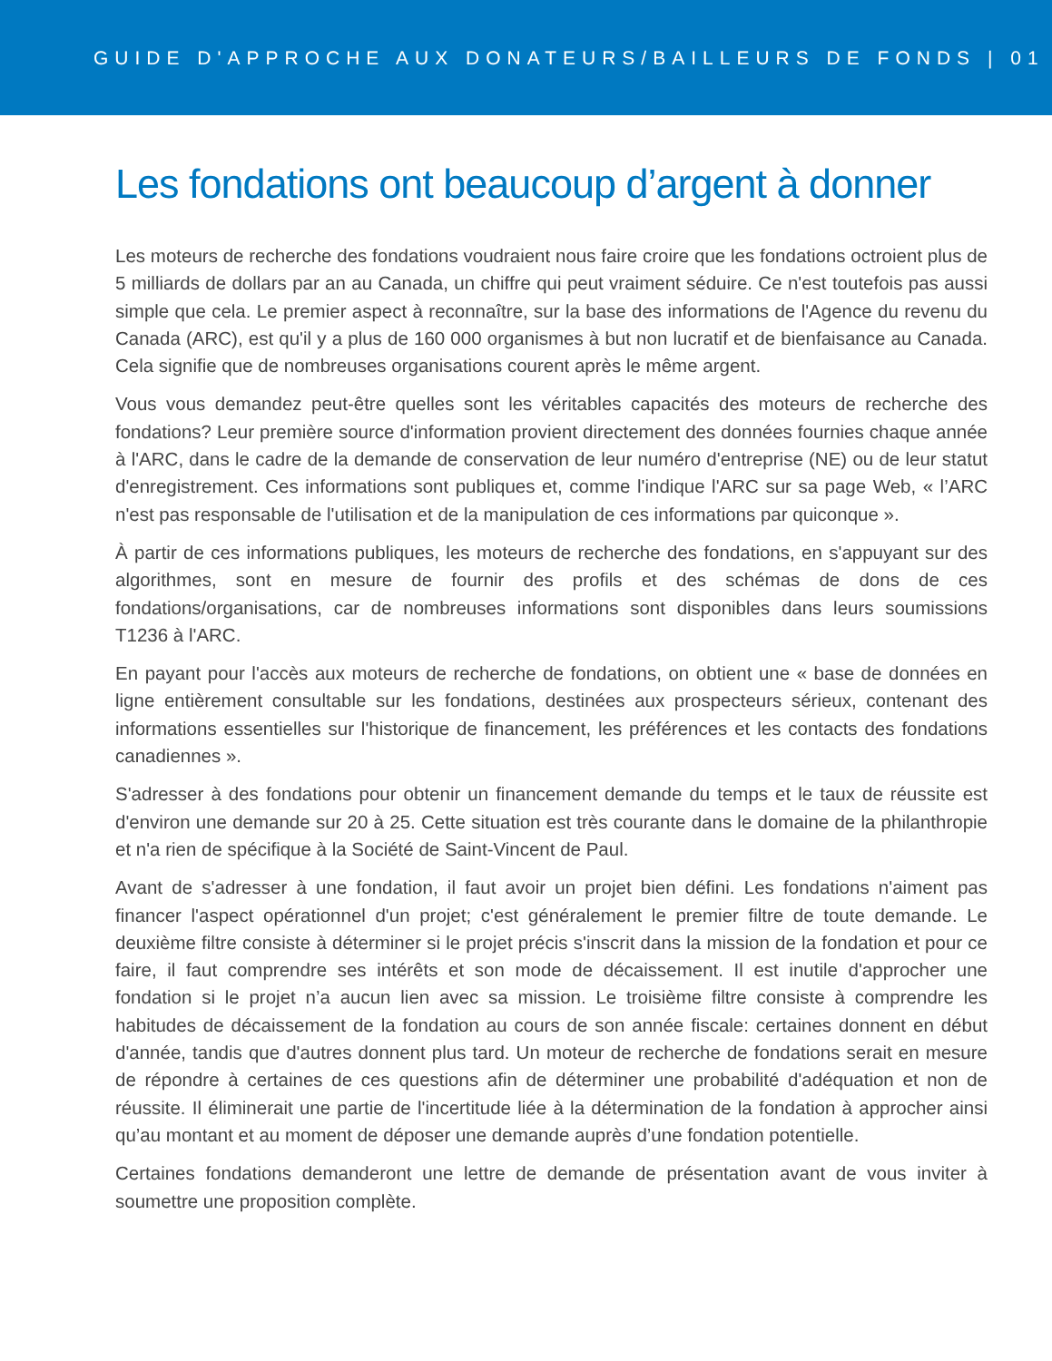GUIDE D'APPROCHE AUX DONATEURS/BAILLEURS DE FONDS | 01
Les fondations ont beaucoup d’argent à donner
Les moteurs de recherche des fondations voudraient nous faire croire que les fondations octroient plus de 5 milliards de dollars par an au Canada, un chiffre qui peut vraiment séduire. Ce n'est toutefois pas aussi simple que cela. Le premier aspect à reconnaître, sur la base des informations de l'Agence du revenu du Canada (ARC), est qu'il y a plus de 160 000 organismes à but non lucratif et de bienfaisance au Canada. Cela signifie que de nombreuses organisations courent après le même argent.
Vous vous demandez peut-être quelles sont les véritables capacités des moteurs de recherche des fondations? Leur première source d'information provient directement des données fournies chaque année à l'ARC, dans le cadre de la demande de conservation de leur numéro d'entreprise (NE) ou de leur statut d'enregistrement. Ces informations sont publiques et, comme l'indique l'ARC sur sa page Web, « l’ARC n'est pas responsable de l'utilisation et de la manipulation de ces informations par quiconque ».
À partir de ces informations publiques, les moteurs de recherche des fondations, en s'appuyant sur des algorithmes, sont en mesure de fournir des profils et des schémas de dons de ces fondations/organisations, car de nombreuses informations sont disponibles dans leurs soumissions T1236 à l'ARC.
En payant pour l'accès aux moteurs de recherche de fondations, on obtient une « base de données en ligne entièrement consultable sur les fondations, destinées aux prospecteurs sérieux, contenant des informations essentielles sur l'historique de financement, les préférences et les contacts des fondations canadiennes ».
S'adresser à des fondations pour obtenir un financement demande du temps et le taux de réussite est d'environ une demande sur 20 à 25. Cette situation est très courante dans le domaine de la philanthropie et n'a rien de spécifique à la Société de Saint-Vincent de Paul.
Avant de s'adresser à une fondation, il faut avoir un projet bien défini. Les fondations n'aiment pas financer l'aspect opérationnel d'un projet; c'est généralement le premier filtre de toute demande. Le deuxième filtre consiste à déterminer si le projet précis s'inscrit dans la mission de la fondation et pour ce faire, il faut comprendre ses intérêts et son mode de décaissement. Il est inutile d'approcher une fondation si le projet n’a aucun lien avec sa mission. Le troisième filtre consiste à comprendre les habitudes de décaissement de la fondation au cours de son année fiscale: certaines donnent en début d'année, tandis que d'autres donnent plus tard. Un moteur de recherche de fondations serait en mesure de répondre à certaines de ces questions afin de déterminer une probabilité d'adéquation et non de réussite. Il éliminerait une partie de l'incertitude liée à la détermination de la fondation à approcher ainsi qu’au montant et au moment de déposer une demande auprès d’une fondation potentielle.
Certaines fondations demanderont une lettre de demande de présentation avant de vous inviter à soumettre une proposition complète.